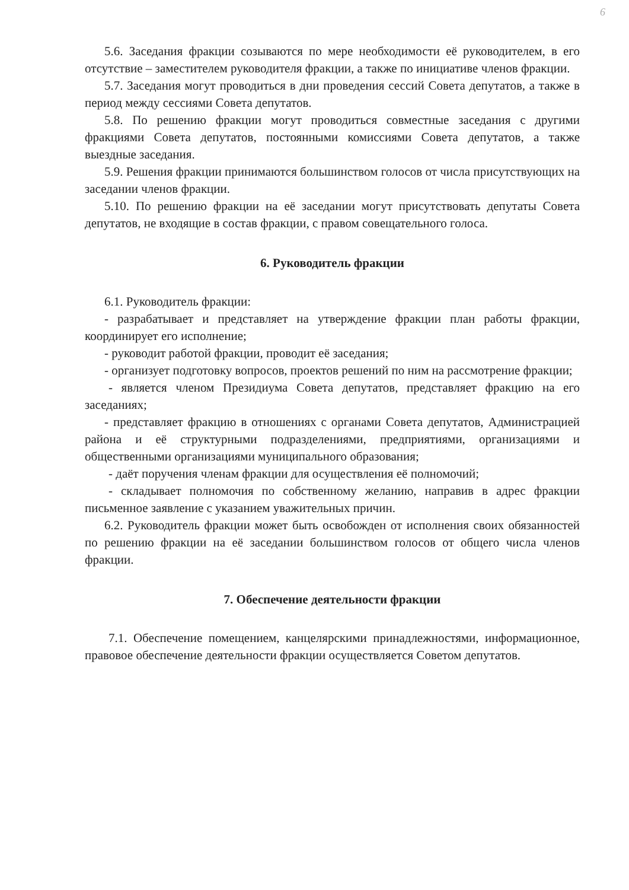6
5.6. Заседания фракции созываются по мере необходимости её руководителем, в его отсутствие – заместителем руководителя фракции, а также по инициативе членов фракции.
5.7. Заседания могут проводиться в дни проведения сессий Совета депутатов, а также в период между сессиями Совета депутатов.
5.8. По решению фракции могут проводиться совместные заседания с другими фракциями Совета депутатов, постоянными комиссиями Совета депутатов, а также выездные заседания.
5.9. Решения фракции принимаются большинством голосов от числа присутствующих на заседании членов фракции.
5.10. По решению фракции на её заседании могут присутствовать депутаты Совета депутатов, не входящие в состав фракции, с правом совещательного голоса.
6. Руководитель фракции
6.1. Руководитель фракции:
- разрабатывает и представляет на утверждение фракции план работы фракции, координирует его исполнение;
- руководит работой фракции, проводит её заседания;
- организует подготовку вопросов, проектов решений по ним на рассмотрение фракции;
- является членом Президиума Совета депутатов, представляет фракцию на его заседаниях;
- представляет фракцию в отношениях с органами Совета депутатов, Администрацией района и её структурными подразделениями, предприятиями, организациями и общественными организациями муниципального образования;
- даёт поручения членам фракции для осуществления её полномочий;
- складывает полномочия по собственному желанию, направив в адрес фракции письменное заявление с указанием уважительных причин.
6.2. Руководитель фракции может быть освобожден от исполнения своих обязанностей по решению фракции на её заседании большинством голосов от общего числа членов фракции.
7. Обеспечение деятельности фракции
7.1. Обеспечение помещением, канцелярскими принадлежностями, информационное, правовое обеспечение деятельности фракции осуществляется Советом депутатов.